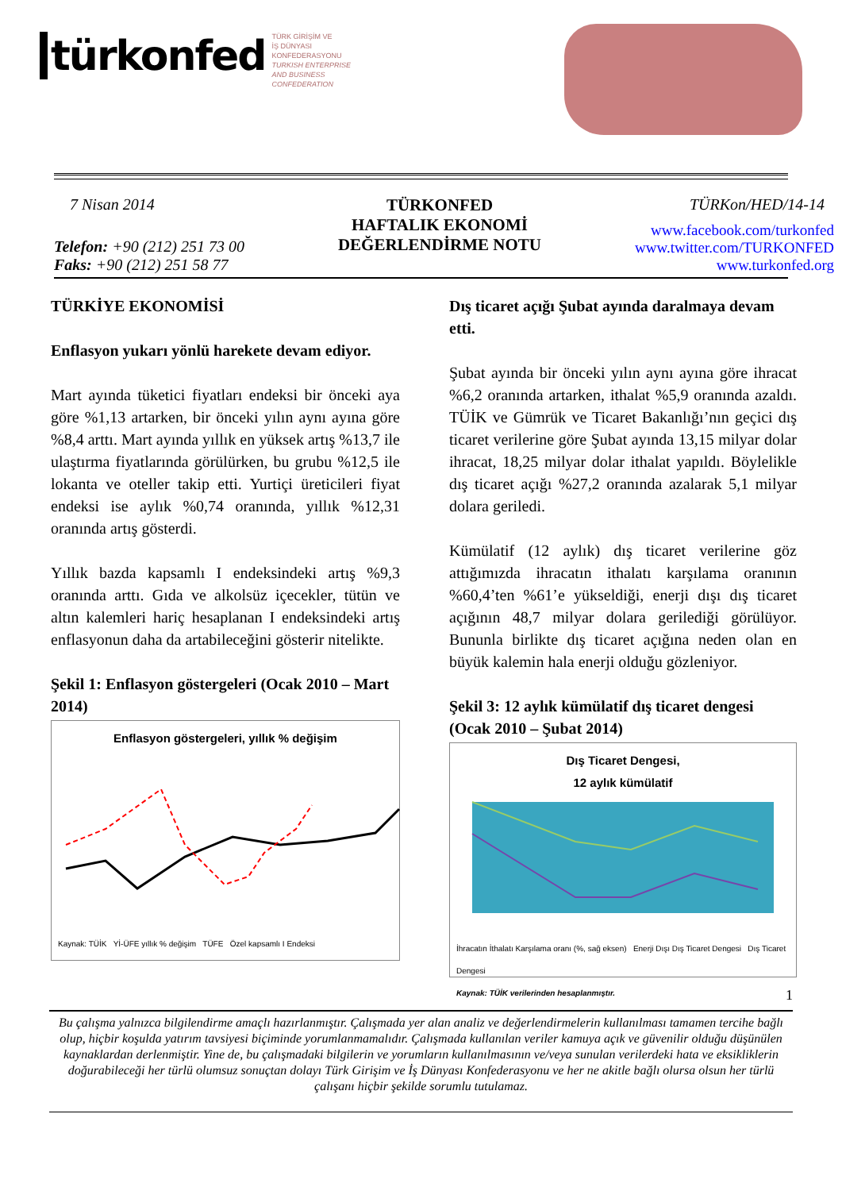türkonfed
TÜRK GİRİŞİM VE
İŞ DÜNYASI
KONFEDERASYONU
TURKISH ENTERPRISE
AND BUSINESS
CONFEDERATION
7 Nisan 2014
Telefon: +90 (212) 251 73 00
Faks: +90 (212) 251 58 77
TÜRKONFED
HAFTALIK EKONOMİ
DEĞERLENDİRME NOTU
TÜRKon/HED/14-14
www.facebook.com/turkonfed
www.twitter.com/TURKONFED
www.turkonfed.org
TÜRKİYE EKONOMİSİ
Enflasyon yukarı yönlü harekete devam ediyor.
Mart ayında tüketici fiyatları endeksi bir önceki aya göre %1,13 artarken, bir önceki yılın aynı ayına göre %8,4 arttı. Mart ayında yıllık en yüksek artış %13,7 ile ulaştırma fiyatlarında görülürken, bu grubu %12,5 ile lokanta ve oteller takip etti. Yurtiçi üreticileri fiyat endeksi ise aylık %0,74 oranında, yıllık %12,31 oranında artış gösterdi.
Yıllık bazda kapsamlı I endeksindeki artış %9,3 oranında arttı. Gıda ve alkolsüz içecekler, tütün ve altın kalemleri hariç hesaplanan I endeksindeki artış enflasyonun daha da artabileceğini gösterir nitelikte.
Şekil 1: Enflasyon göstergeleri (Ocak 2010 – Mart 2014)
Enflasyon göstergeleri, yıllık % değişim
Kaynak: TÜİK Yİ-ÜFE yıllık % değişim TÜFE Özel kapsamlı I Endeksi
Dış ticaret açığı Şubat ayında daralmaya devam etti.
Şubat ayında bir önceki yılın aynı ayına göre ihracat %6,2 oranında artarken, ithalat %5,9 oranında azaldı. TÜİK ve Gümrük ve Ticaret Bakanlığı’nın geçici dış ticaret verilerine göre Şubat ayında 13,15 milyar dolar ihracat, 18,25 milyar dolar ithalat yapıldı. Böylelikle dış ticaret açığı %27,2 oranında azalarak 5,1 milyar dolara geriledi.
Kümülatif (12 aylık) dış ticaret verilerine göz attığımızda ihracatın ithalatı karşılama oranının %60,4’ten %61’e yükseldiği, enerji dışı dış ticaret açığının 48,7 milyar dolara gerilediği görülüyor. Bununla birlikte dış ticaret açığına neden olan en büyük kalemin hala enerji olduğu gözleniyor.
Şekil 3: 12 aylık kümülatif dış ticaret dengesi (Ocak 2010 – Şubat 2014)
Dış Ticaret Dengesi,
12 aylık kümülatif
İhracatın İthalatı Karşılama oranı (%, sağ eksen) Enerji Dışı Dış Ticaret Dengesi Dış Ticaret Dengesi
Kaynak: TÜİK verilerinden hesaplanmıştır.
1
Bu çalışma yalnızca bilgilendirme amaçlı hazırlanmıştır. Çalışmada yer alan analiz ve değerlendirmelerin kullanılması tamamen tercihe bağlı olup, hiçbir koşulda yatırım tavsiyesi biçiminde yorumlanmamalıdır. Çalışmada kullanılan veriler kamuya açık ve güvenilir olduğu düşünülen kaynaklardan derlenmiştir. Yine de, bu çalışmadaki bilgilerin ve yorumların kullanılmasının ve/veya sunulan verilerdeki hata ve eksikliklerin doğurabileceği her türlü olumsuz sonuçtan dolayı Türk Girişim ve İş Dünyası Konfederasyonu ve her ne akitle bağlı olursa olsun her türlü çalışanı hiçbir şekilde sorumlu tutulamaz.